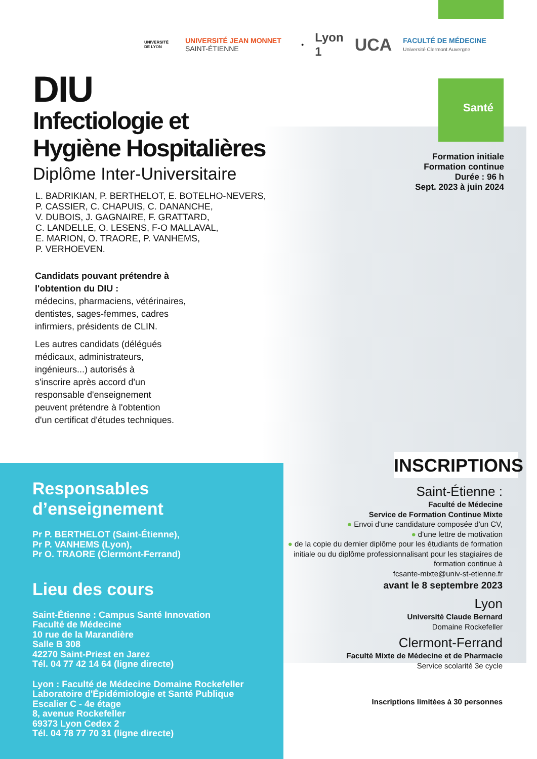UNIVERSITÉ DE LYON UNIVERSITÉ JEAN MONNET SAINT-ÉTIENNE • Lyon 1 UCA FACULTÉ DE MÉDECINE Université Clermont Auvergne
DIU
Infectiologie et
Hygiène Hospitalières
Diplôme Inter-Universitaire
L. BADRIKIAN, P. BERTHELOT, E. BOTELHO-NEVERS,
P. CASSIER, C. CHAPUIS, C. DANANCHE,
V. DUBOIS, J. GAGNAIRE, F. GRATTARD,
C. LANDELLE, O. LESENS, F-O MALLAVAL,
E. MARION, O. TRAORE, P. VANHEMS,
P. VERHOEVEN.
Candidats pouvant prétendre à
l'obtention du DIU :
médecins, pharmaciens, vétérinaires,
dentistes, sages-femmes, cadres
infirmiers, présidents de CLIN.
Les autres candidats (délégués
médicaux, administrateurs,
ingénieurs...) autorisés à
s'inscrire après accord d'un
responsable d'enseignement
peuvent prétendre à l'obtention
d'un certificat d'études techniques.
Santé
Formation initiale
Formation continue
Durée : 96 h
Sept. 2023 à juin 2024
INSCRIPTIONS
Saint-Étienne :
Faculté de Médecine
Service de Formation Continue Mixte
● Envoi d'une candidature composée d'un CV,
● d'une lettre de motivation
● de la copie du dernier diplôme pour les étudiants de formation initiale ou du diplôme professionnalisant pour les stagiaires de formation continue à
fcsante-mixte@univ-st-etienne.fr
avant le 8 septembre 2023
Lyon
Université Claude Bernard
Domaine Rockefeller
Clermont-Ferrand
Faculté Mixte de Médecine et de Pharmacie
Service scolarité 3e cycle
Inscriptions limitées à 30 personnes
Responsables d’enseignement
Pr P. BERTHELOT (Saint-Étienne),
Pr P. VANHEMS (Lyon),
Pr O. TRAORE (Clermont-Ferrand)
Lieu des cours
Saint-Étienne : Campus Santé Innovation
Faculté de Médecine
10 rue de la Marandière
Salle B 308
42270 Saint-Priest en Jarez
Tél. 04 77 42 14 64 (ligne directe)
Lyon : Faculté de Médecine Domaine Rockefeller
Laboratoire d'Épidémiologie et Santé Publique
Escalier C - 4e étage
8, avenue Rockefeller
69373 Lyon Cedex 2
Tél. 04 78 77 70 31 (ligne directe)